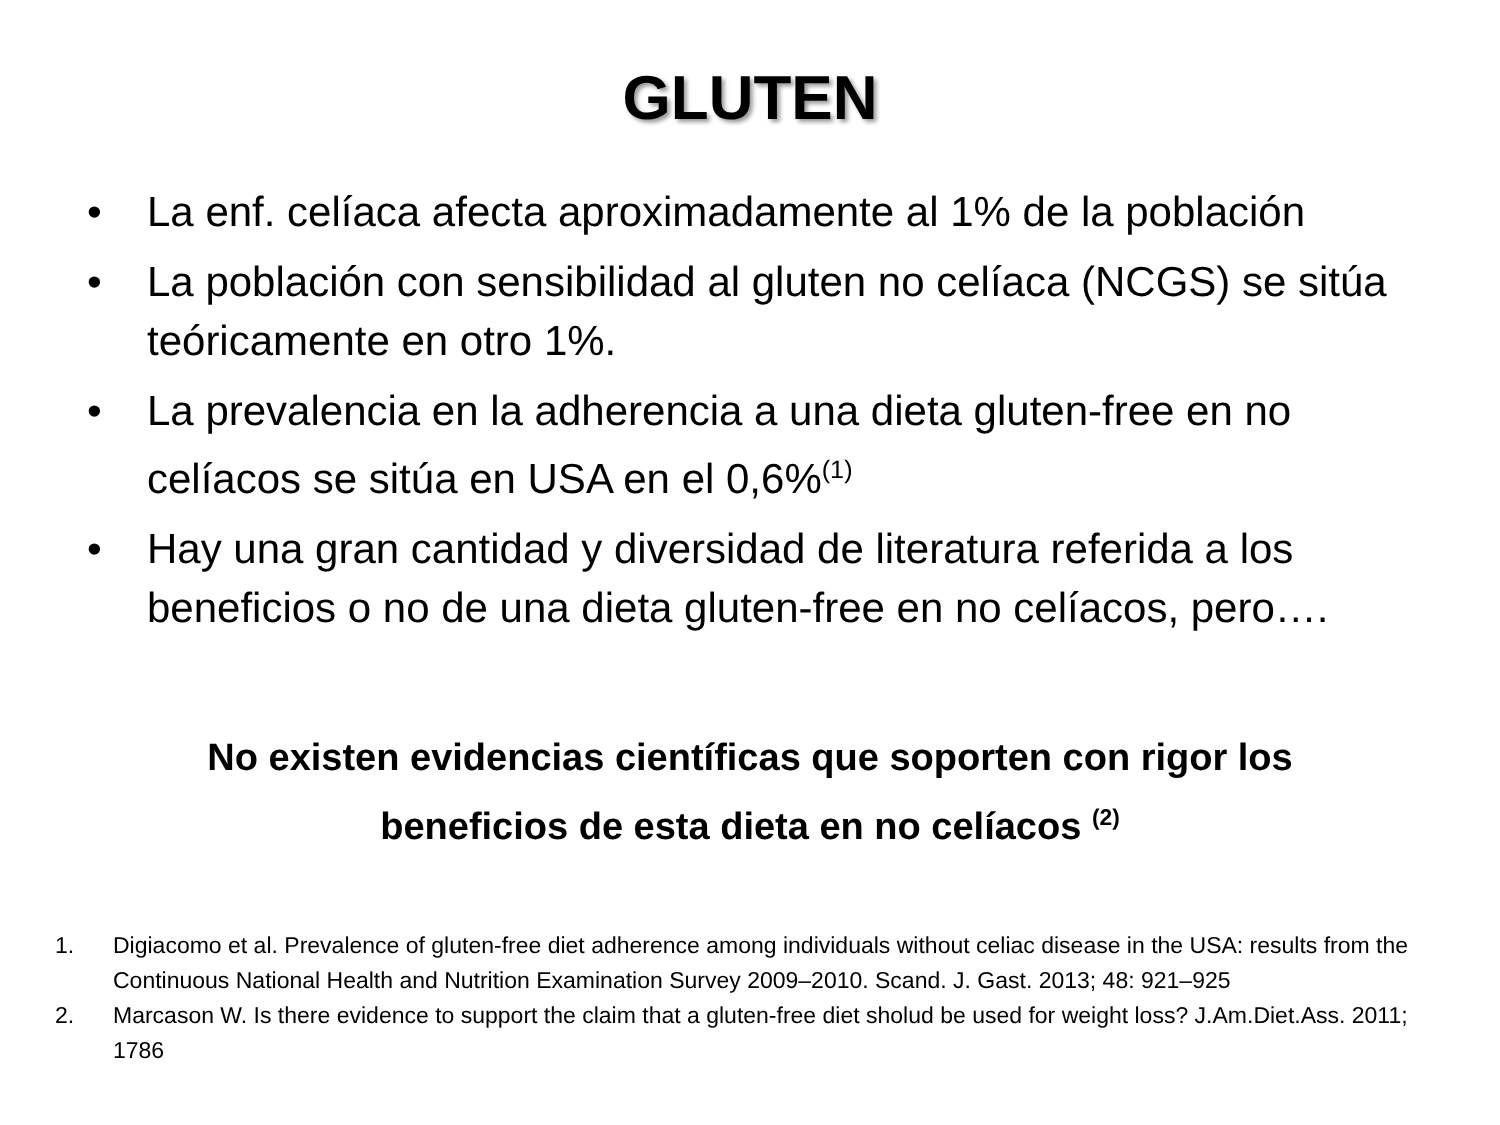GLUTEN
• La enf. celíaca afecta aproximadamente al 1% de la población
• La población con sensibilidad al gluten no celíaca (NCGS) se sitúa teóricamente en otro 1%.
• La prevalencia en la adherencia a una dieta gluten-free en no celíacos se sitúa en USA en el 0,6%<sup>(1)</sup>
• Hay una gran cantidad y diversidad de literatura referida a los beneficios o no de una dieta gluten-free en no celíacos, pero….
No existen evidencias científicas que soporten con rigor los
beneficios de esta dieta en no celíacos <sup>(2)</sup>
1. Digiacomo et al. Prevalence of gluten-free diet adherence among individuals without celiac disease in the USA: results from the Continuous National Health and Nutrition Examination Survey 2009–2010. Scand. J. Gast. 2013; 48: 921–925
2. Marcason W. Is there evidence to support the claim that a gluten-free diet sholud be used for weight loss? J.Am.Diet.Ass. 2011; 1786